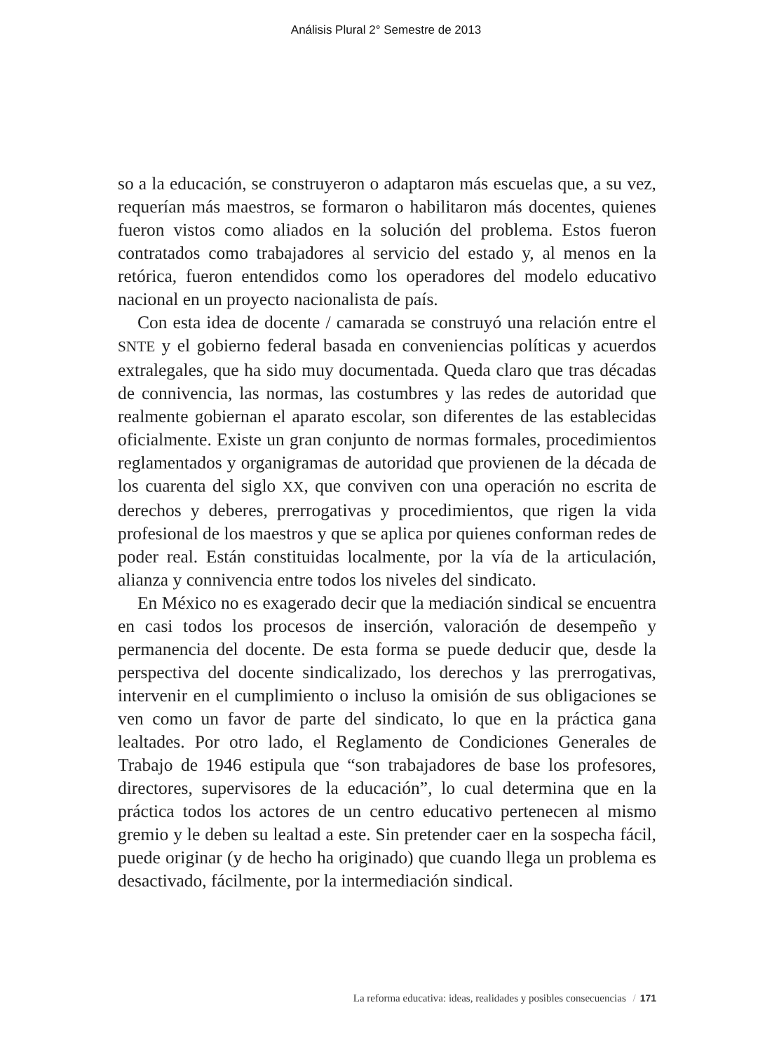Análisis Plural 2° Semestre de 2013
so a la educación, se construyeron o adaptaron más escuelas que, a su vez, requerían más maestros, se formaron o habilitaron más docentes, quienes fueron vistos como aliados en la solución del problema. Estos fueron contratados como trabajadores al servicio del estado y, al menos en la retórica, fueron entendidos como los operadores del modelo educativo nacional en un proyecto nacionalista de país.
Con esta idea de docente / camarada se construyó una relación entre el SNTE y el gobierno federal basada en conveniencias políticas y acuerdos extralegales, que ha sido muy documentada. Queda claro que tras décadas de connivencia, las normas, las costumbres y las redes de autoridad que realmente gobiernan el aparato escolar, son diferentes de las establecidas oficialmente. Existe un gran conjunto de normas formales, procedimientos reglamentados y organigramas de autoridad que provienen de la década de los cuarenta del siglo XX, que conviven con una operación no escrita de derechos y deberes, prerrogativas y procedimientos, que rigen la vida profesional de los maestros y que se aplica por quienes conforman redes de poder real. Están constituidas localmente, por la vía de la articulación, alianza y connivencia entre todos los niveles del sindicato.
En México no es exagerado decir que la mediación sindical se encuentra en casi todos los procesos de inserción, valoración de desempeño y permanencia del docente. De esta forma se puede deducir que, desde la perspectiva del docente sindicalizado, los derechos y las prerrogativas, intervenir en el cumplimiento o incluso la omisión de sus obligaciones se ven como un favor de parte del sindicato, lo que en la práctica gana lealtades. Por otro lado, el Reglamento de Condiciones Generales de Trabajo de 1946 estipula que “son trabajadores de base los profesores, directores, supervisores de la educación”, lo cual determina que en la práctica todos los actores de un centro educativo pertenecen al mismo gremio y le deben su lealtad a este. Sin pretender caer en la sospecha fácil, puede originar (y de hecho ha originado) que cuando llega un problema es desactivado, fácilmente, por la intermediación sindical.
La reforma educativa: ideas, realidades y posibles consecuencias / 171